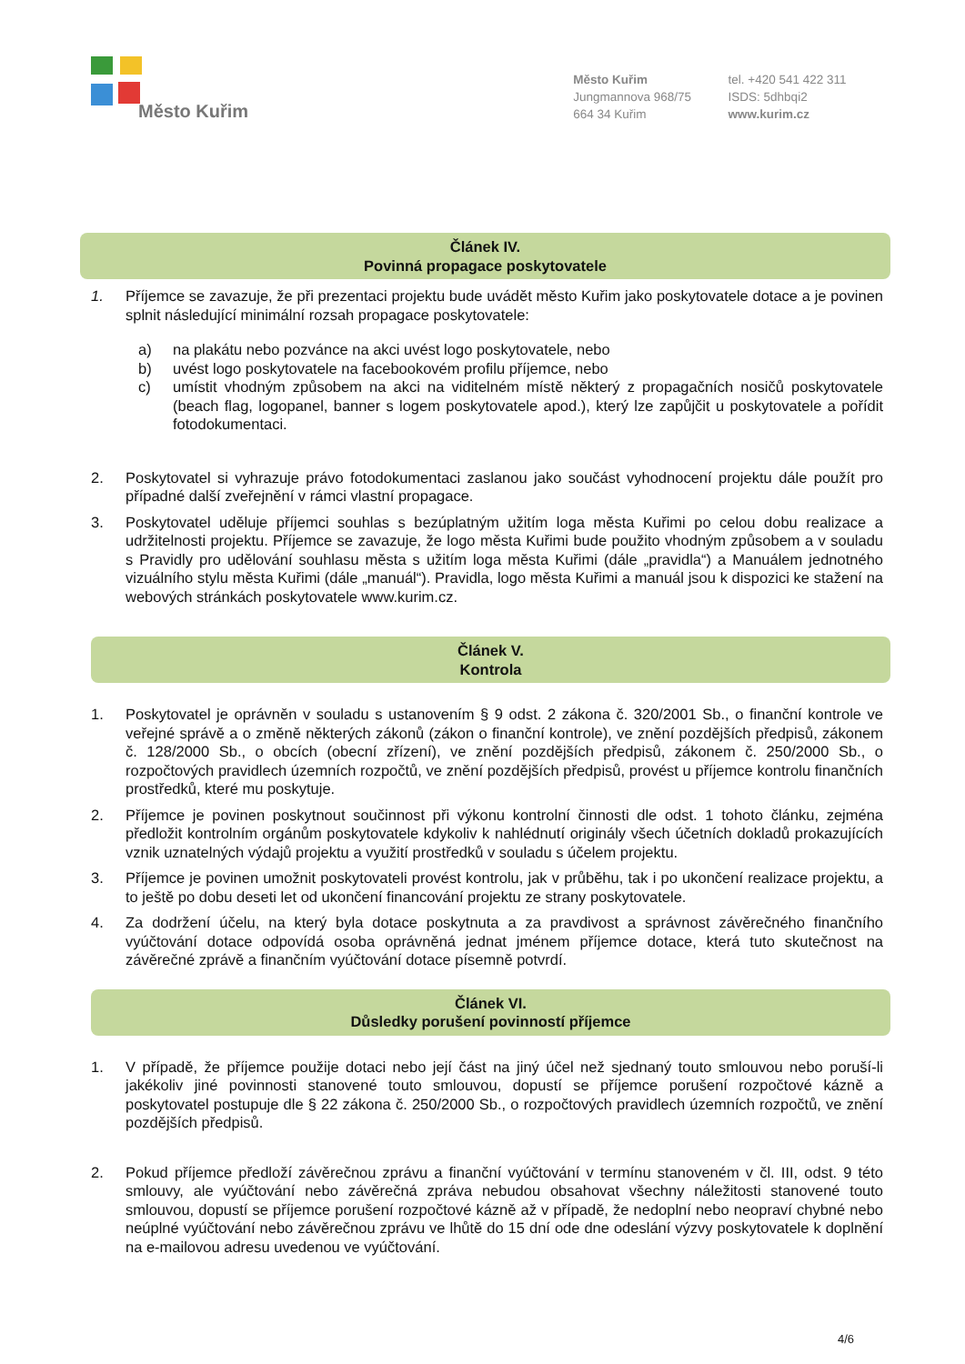Město Kuřim
Město Kuřim
Jungmannova 968/75
664 34 Kuřim
tel. +420 541 422 311
ISDS: 5dhbqi2
www.kurim.cz
Článek IV.
Povinná propagace poskytovatele
1. Příjemce se zavazuje, že při prezentaci projektu bude uvádět město Kuřim jako poskytovatele dotace a je povinen splnit následující minimální rozsah propagace poskytovatele:
a) na plakátu nebo pozvánce na akci uvést logo poskytovatele, nebo
b) uvést logo poskytovatele na facebookovém profilu příjemce, nebo
c) umístit vhodným způsobem na akci na viditelném místě některý z propagačních nosičů poskytovatele (beach flag, logopanel, banner s logem poskytovatele apod.), který lze zapůjčit u poskytovatele a pořídit fotodokumentaci.
2. Poskytovatel si vyhrazuje právo fotodokumentaci zaslanou jako součást vyhodnocení projektu dále použít pro případné další zveřejnění v rámci vlastní propagace.
3. Poskytovatel uděluje příjemci souhlas s bezúplatným užitím loga města Kuřimi po celou dobu realizace a udržitelnosti projektu. Příjemce se zavazuje, že logo města Kuřimi bude použito vhodným způsobem a v souladu s Pravidly pro udělování souhlasu města s užitím loga města Kuřimi (dále „pravidla“) a Manuálem jednotného vizuálního stylu města Kuřimi (dále „manuál“). Pravidla, logo města Kuřimi a manuál jsou k dispozici ke stažení na webových stránkách poskytovatele www.kurim.cz.
Článek V.
Kontrola
1. Poskytovatel je oprávněn v souladu s ustanovením § 9 odst. 2 zákona č. 320/2001 Sb., o finanční kontrole ve veřejné správě a o změně některých zákonů (zákon o finanční kontrole), ve znění pozdějších předpisů, zákonem č. 128/2000 Sb., o obcích (obecní zřízení), ve znění pozdějších předpisů, zákonem č. 250/2000 Sb., o rozpočtových pravidlech územních rozpočtů, ve znění pozdějších předpisů, provést u příjemce kontrolu finančních prostředků, které mu poskytuje.
2. Příjemce je povinen poskytnout součinnost při výkonu kontrolní činnosti dle odst. 1 tohoto článku, zejména předložit kontrolním orgánům poskytovatele kdykoliv k nahlédnutí originály všech účetních dokladů prokazujících vznik uznatelných výdajů projektu a využití prostředků v souladu s účelem projektu.
3. Příjemce je povinen umožnit poskytovateli provést kontrolu, jak v průběhu, tak i po ukončení realizace projektu, a to ještě po dobu deseti let od ukončení financování projektu ze strany poskytovatele.
4. Za dodržení účelu, na který byla dotace poskytnuta a za pravdivost a správnost závěrečného finančního vyúčtování dotace odpovídá osoba oprávněná jednat jménem příjemce dotace, která tuto skutečnost na závěrečné zprávě a finančním vyúčtování dotace písemně potvrdí.
Článek VI.
Důsledky porušení povinností příjemce
1. V případě, že příjemce použije dotaci nebo její část na jiný účel než sjednaný touto smlouvou nebo poruší-li jakékoliv jiné povinnosti stanovené touto smlouvou, dopustí se příjemce porušení rozpočtové kázně a poskytovatel postupuje dle § 22 zákona č. 250/2000 Sb., o rozpočtových pravidlech územních rozpočtů, ve znění pozdějších předpisů.
2. Pokud příjemce předloží závěrečnou zprávu a finanční vyúčtování v termínu stanoveném v čl. III, odst. 9 této smlouvy, ale vyúčtování nebo závěrečná zpráva nebudou obsahovat všechny náležitosti stanovené touto smlouvou, dopustí se příjemce porušení rozpočtové kázně až v případě, že nedoplní nebo neopraví chybné nebo neúplné vyúčtování nebo závěrečnou zprávu ve lhůtě do 15 dní ode dne odeslání výzvy poskytovatele k doplnění na e-mailovou adresu uvedenou ve vyúčtování.
4/6